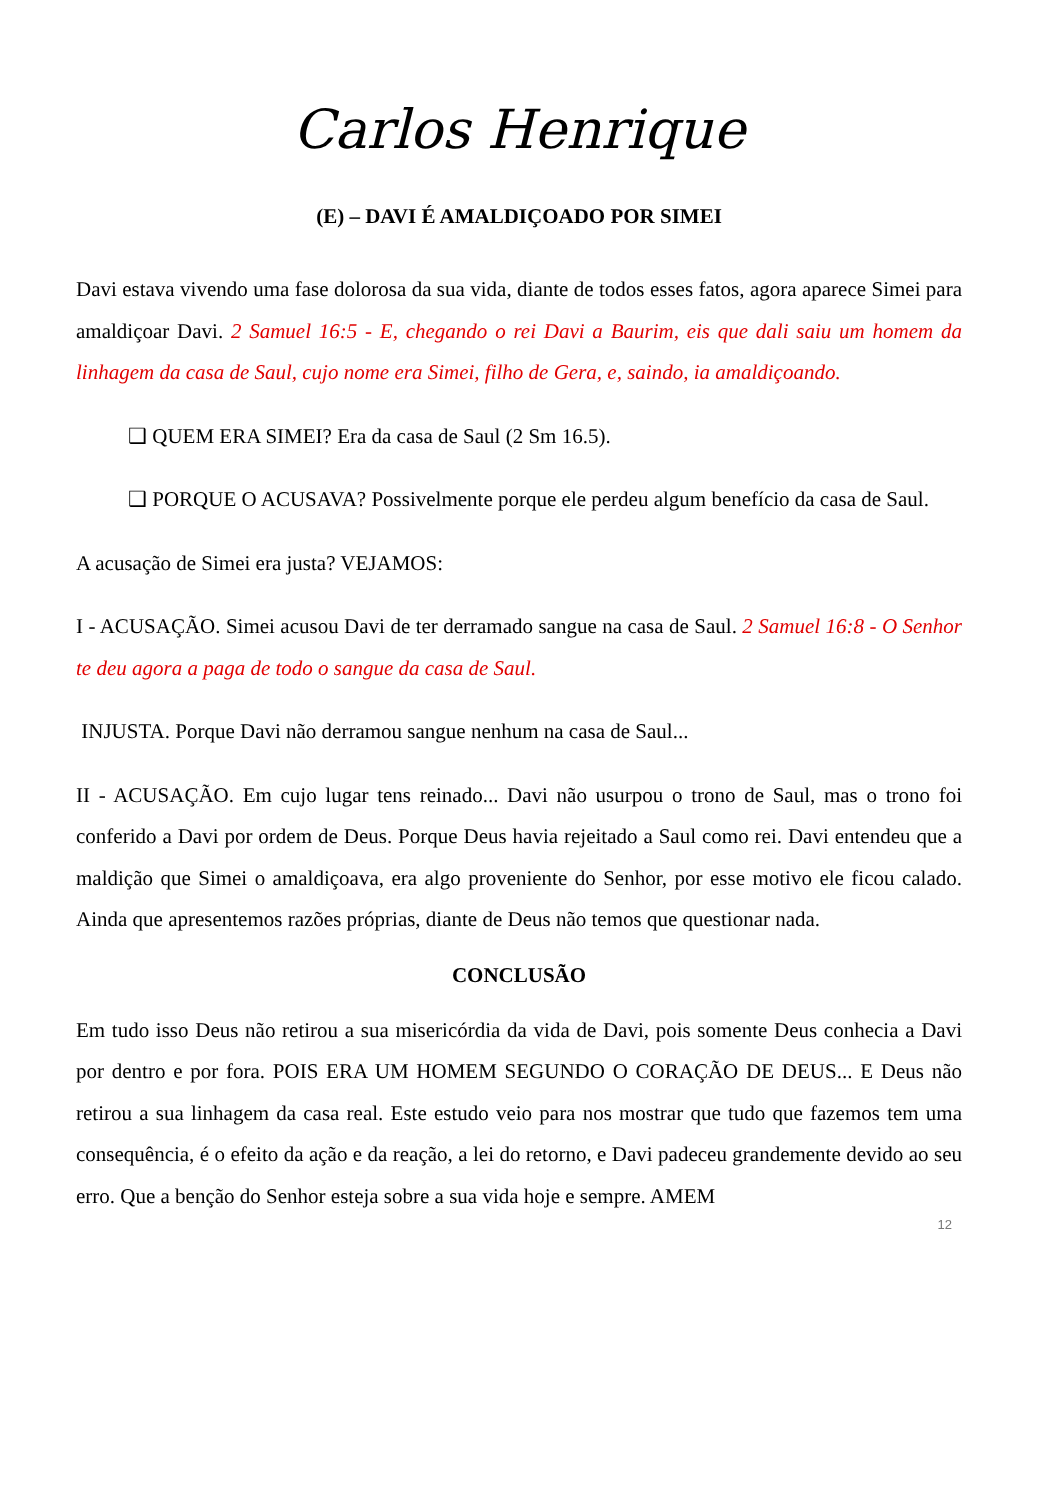Carlos Henrique
(E) – DAVI É AMALDIÇOADO POR SIMEI
Davi estava vivendo uma fase dolorosa da sua vida, diante de todos esses fatos, agora aparece Simei para amaldiçoar Davi. 2 Samuel 16:5 - E, chegando o rei Davi a Baurim, eis que dali saiu um homem da linhagem da casa de Saul, cujo nome era Simei, filho de Gera, e, saindo, ia amaldiçoando.
❑ QUEM ERA SIMEI? Era da casa de Saul (2 Sm 16.5).
❑ PORQUE O ACUSAVA? Possivelmente porque ele perdeu algum benefício da casa de Saul.
A acusação de Simei era justa? VEJAMOS:
I - ACUSAÇÃO. Simei acusou Davi de ter derramado sangue na casa de Saul. 2 Samuel 16:8 - O Senhor te deu agora a paga de todo o sangue da casa de Saul.
INJUSTA. Porque Davi não derramou sangue nenhum na casa de Saul...
II - ACUSAÇÃO. Em cujo lugar tens reinado... Davi não usurpou o trono de Saul, mas o trono foi conferido a Davi por ordem de Deus. Porque Deus havia rejeitado a Saul como rei. Davi entendeu que a maldição que Simei o amaldiçoava, era algo proveniente do Senhor, por esse motivo ele ficou calado. Ainda que apresentemos razões próprias, diante de Deus não temos que questionar nada.
CONCLUSÃO
Em tudo isso Deus não retirou a sua misericórdia da vida de Davi, pois somente Deus conhecia a Davi por dentro e por fora. POIS ERA UM HOMEM SEGUNDO O CORAÇÃO DE DEUS... E Deus não retirou a sua linhagem da casa real. Este estudo veio para nos mostrar que tudo que fazemos tem uma consequência, é o efeito da ação e da reação, a lei do retorno, e Davi padeceu grandemente devido ao seu erro. Que a benção do Senhor esteja sobre a sua vida hoje e sempre. AMEM
12